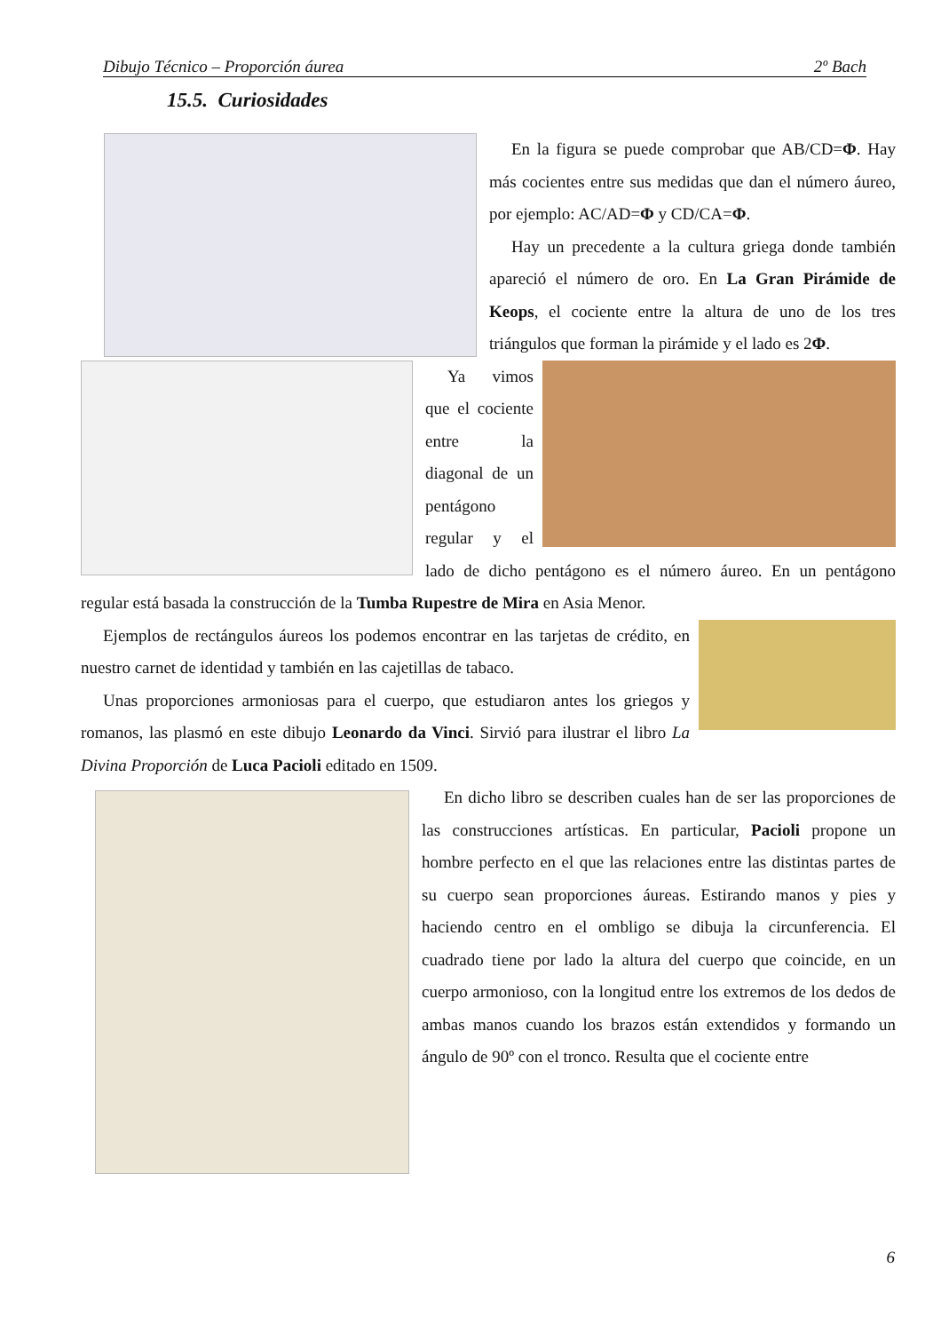Dibujo Técnico – Proporción áurea 2º Bach
15.5. Curiosidades
En la figura se puede comprobar que AB/CD=Φ. Hay más cocientes entre sus medidas que dan el número áureo, por ejemplo: AC/AD=Φ y CD/CA=Φ.
Hay un precedente a la cultura griega donde también apareció el número de oro. En La Gran Pirámide de Keops, el cociente entre la altura de uno de los tres triángulos que forman la pirámide y el lado es 2Φ.
Ya vimos que el cociente entre la diagonal de un pentágono regular y el lado de dicho pentágono es el número áureo. En un pentágono regular está basada la construcción de la Tumba Rupestre de Mira en Asia Menor.
Ejemplos de rectángulos áureos los podemos encontrar en las tarjetas de crédito, en nuestro carnet de identidad y también en las cajetillas de tabaco.
Unas proporciones armoniosas para el cuerpo, que estudiaron antes los griegos y romanos, las plasmó en este dibujo Leonardo da Vinci. Sirvió para ilustrar el libro La Divina Proporción de Luca Pacioli editado en 1509.
En dicho libro se describen cuales han de ser las proporciones de las construcciones artísticas. En particular, Pacioli propone un hombre perfecto en el que las relaciones entre las distintas partes de su cuerpo sean proporciones áureas. Estirando manos y pies y haciendo centro en el ombligo se dibuja la circunferencia. El cuadrado tiene por lado la altura del cuerpo que coincide, en un cuerpo armonioso, con la longitud entre los extremos de los dedos de ambas manos cuando los brazos están extendidos y formando un ángulo de 90º con el tronco. Resulta que el cociente entre
6